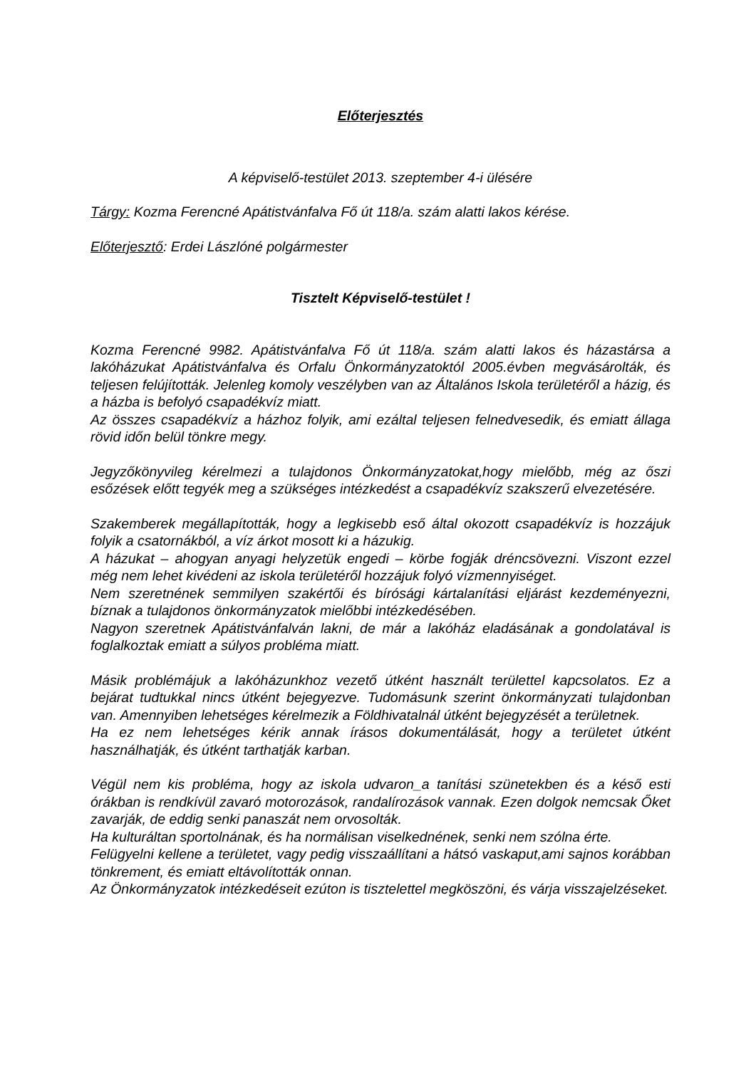Előterjesztés
A képviselő-testület 2013. szeptember 4-i ülésére
Tárgy: Kozma Ferencné Apátistvánfalva Fő út 118/a. szám alatti lakos kérése.
Előterjesztő: Erdei Lászlóné polgármester
Tisztelt Képviselő-testület !
Kozma Ferencné 9982. Apátistvánfalva Fő út 118/a. szám alatti lakos és házastársa a lakóházukat Apátistvánfalva és Orfalu Önkormányzatoktól 2005.évben megvásárolták, és teljesen felújították. Jelenleg komoly veszélyben van az Általános Iskola területéről a házig, és a házba is befolyó csapadékvíz miatt.
Az összes csapadékvíz a házhoz folyik, ami ezáltal teljesen felnedvesedik, és emiatt állaga rövid időn belül tönkre megy.
Jegyzőkönyvileg kérelmezi a tulajdonos Önkormányzatokat,hogy mielőbb, még az őszi esőzések előtt tegyék meg a szükséges intézkedést a csapadékvíz szakszerű elvezetésére.
Szakemberek megállapították, hogy a legkisebb eső által okozott csapadékvíz is hozzájuk folyik a csatornákból, a víz árkot mosott ki a házukig.
A házukat – ahogyan anyagi helyzetük engedi – körbe fogják dréncsövezni. Viszont ezzel még nem lehet kivédeni az iskola területéről hozzájuk folyó vízmennyiséget.
Nem szeretnének semmilyen szakértői és bírósági kártalanítási eljárást kezdeményezni, bíznak a tulajdonos önkormányzatok mielőbbi intézkedésében.
Nagyon szeretnek Apátistvánfalván lakni, de már a lakóház eladásának a gondolatával is foglalkoztak emiatt a súlyos probléma miatt.
Másik problémájuk a lakóházunkhoz vezető útként használt területtel kapcsolatos. Ez a bejárat tudtukkal nincs útként bejegyezve. Tudomásunk szerint önkormányzati tulajdonban van. Amennyiben lehetséges kérelmezik a Földhivatalnál útként bejegyzését a területnek.
Ha ez nem lehetséges kérik annak írásos dokumentálását, hogy a területet útként használhatják, és útként tarthatják karban.
Végül nem kis probléma, hogy az iskola udvaron_a tanítási szünetekben és a késő esti órákban is rendkívül zavaró motorozások, randalírozások vannak. Ezen dolgok nemcsak Őket zavarják, de eddig senki panaszát nem orvosolták.
Ha kulturáltan sportolnának, és ha normálisan viselkednének, senki nem szólna érte.
Felügyelni kellene a területet, vagy pedig visszaállítani a hátsó vaskaput,ami sajnos korábban tönkrement, és emiatt eltávolították onnan.
Az Önkormányzatok intézkedéseit ezúton is tisztelettel megköszöni, és várja visszajelzéseket.